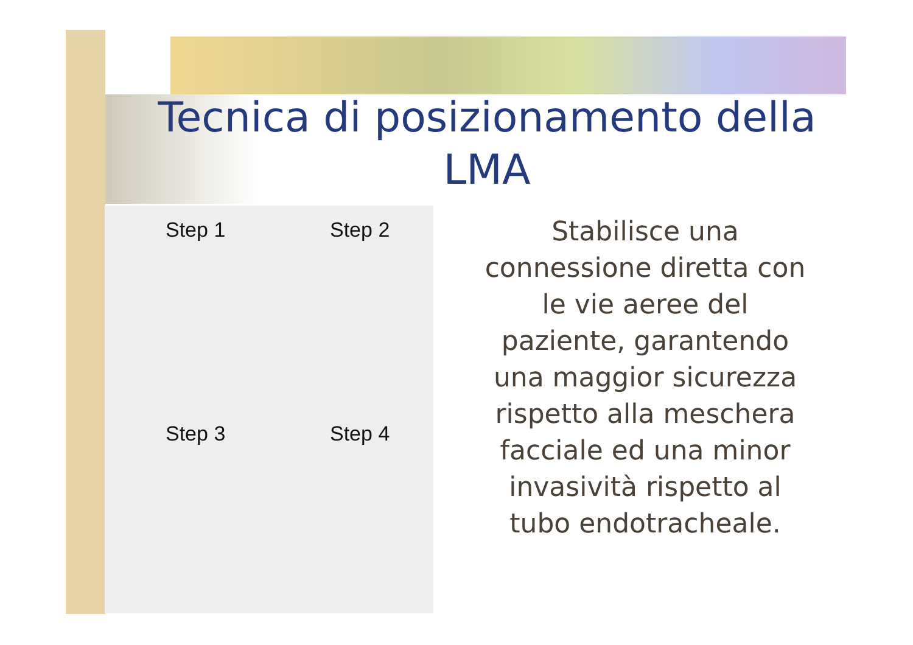Tecnica di posizionamento della LMA
Step 1
Step 2
Step 3
Step 4
Stabilisce una connessione diretta con le vie aeree del paziente, garantendo una maggior sicurezza rispetto alla meschera facciale ed una minor invasività rispetto al tubo endotracheale.